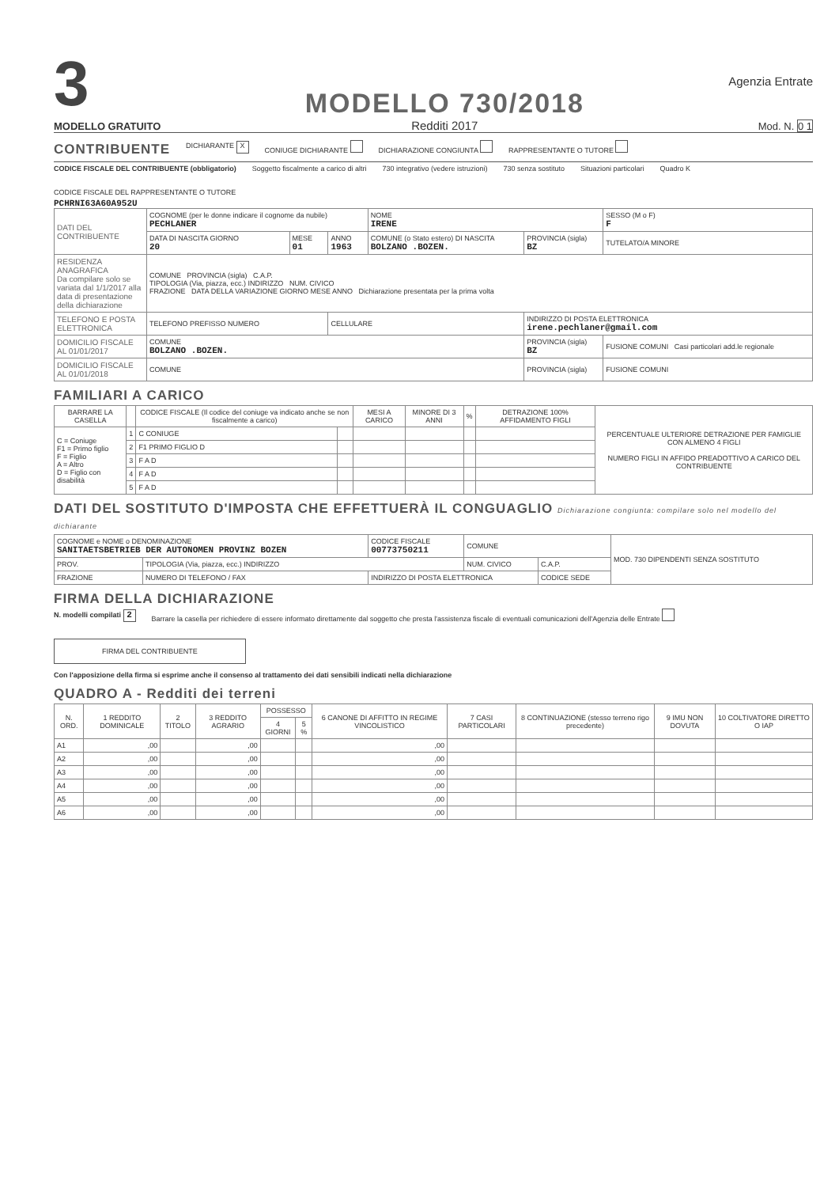3
MODELLO GRATUITO
MODELLO 730/2018
Redditi 2017
Agenzia Entrate
Mod. N. 0 1
CONTRIBUENTE
DICHIARANTE X CONIUGE DICHIARANTE DICHIARAZIONE CONGIUNTA RAPPRESENTANTE O TUTORE
CODICE FISCALE DEL CONTRIBUENTE (obbligatorio) Soggetto fiscalmente a carico di altri 730 integrativo (vedere istruzioni) 730 senza sostituto Situazioni particolari Quadro K CODICE FISCALE DEL RAPPRESENTANTE O TUTORE
PCHRNI63A60A952U
| DATI DEL CONTRIBUENTE | COGNOME (per le donne indicare il cognome da nubile) PECHLANER | | | NOME IRENE | | SESSO (M o F) F |
| | DATA DI NASCITA GIORNO 20 | MESE 01 | ANNO 1963 | COMUNE (o Stato estero) DI NASCITA BOLZANO .BOZEN. | PROVINCIA (sigla) BZ | TUTELATO/A MINORE |
| RESIDENZA ANAGRAFICA Da compilare solo se variata dal 1/1/2017 alla data di presentazione della dichiarazione | COMUNE PROVINCIA (sigla) C.A.P. TIPOLOGIA (Via, piazza, ecc.) INDIRIZZO NUM. CIVICO FRAZIONE DATA DELLA VARIAZIONE GIORNO MESE ANNO Dichiarazione presentata per la prima volta | | | | | |
| TELEFONO E POSTA ELETTRONICA | TELEFONO PREFISSO NUMERO | | CELLULARE | | INDIRIZZO DI POSTA ELETTRONICA irene.pechlaner@gmail.com | |
| DOMICILIO FISCALE AL 01/01/2017 | COMUNE BOLZANO .BOZEN. | | | | PROVINCIA (sigla) BZ | FUSIONE COMUNI Casi particolari add.le regionale |
| DOMICILIO FISCALE AL 01/01/2018 | COMUNE | | | | PROVINCIA (sigla) | FUSIONE COMUNI |
FAMILIARI A CARICO
| BARRARE LA CASELLA | | CODICE FISCALE (Il codice del coniuge va indicato anche se non fiscalmente a carico) | | MESI A CARICO | MINORE DI 3 ANNI | % | DETRAZIONE 100% AFFIDAMENTO FIGLI | PERCENTUALE ULTERIORE DETRAZIONE PER FAMIGLIE CON ALMENO 4 FIGLI NUMERO FIGLI IN AFFIDO PREADOTTIVO A CARICO DEL CONTRIBUENTE |
| --- | --- | --- | --- | --- | --- | --- | --- | --- |
| C = Coniuge F1 = Primo figlio F = Figlio A = Altro D = Figlio con disabilità | 1 | C CONIUGE | | | | | | |
| | 2 | F1 PRIMO FIGLIO D | | | | | | |
| | 3 | F A D | | | | | | |
| | 4 | F A D | | | | | | |
| | 5 | F A D | | | | | | |
DATI DEL SOSTITUTO D'IMPOSTA CHE EFFETTUERÀ IL CONGUAGLIO Dichiarazione congiunta: compilare solo nel modello del dichiarante
| COGNOME e NOME o DENOMINAZIONE SANITAETSBETRIEB DER AUTONOMEN PROVINZ BOZEN | | CODICE FISCALE 00773750211 | COMUNE | | MOD. 730 DIPENDENTI SENZA SOSTITUTO |
| PROV. | TIPOLOGIA (Via, piazza, ecc.) INDIRIZZO | | NUM. CIVICO | C.A.P. | |
| FRAZIONE | NUMERO DI TELEFONO / FAX | INDIRIZZO DI POSTA ELETTRONICA | | CODICE SEDE | |
FIRMA DELLA DICHIARAZIONE
N. modelli compilati 2 Barrare la casella per richiedere di essere informato direttamente dal soggetto che presta l'assistenza fiscale di eventuali comunicazioni dell'Agenzia delle Entrate FIRMA DEL CONTRIBUENTE
Con l'apposizione della firma si esprime anche il consenso al trattamento dei dati sensibili indicati nella dichiarazione
QUADRO A - Redditi dei terreni
| N. ORD. | 1 REDDITO DOMINICALE | 2 TITOLO | 3 REDDITO AGRARIO | POSSESSO | | 6 CANONE DI AFFITTO IN REGIME VINCOLISTICO | 7 CASI PARTICOLARI | 8 CONTINUAZIONE (stesso terreno rigo precedente) | 9 IMU NON DOVUTA | 10 COLTIVATORE DIRETTO O IAP |
| --- | --- | --- | --- | --- | --- | --- | --- | --- | --- | --- |
| | | | | 4 GIORNI | 5 % | | | | | |
| A1 | ,00 | | ,00 | | | ,00 | | | | |
| A2 | ,00 | | ,00 | | | ,00 | | | | |
| A3 | ,00 | | ,00 | | | ,00 | | | | |
| A4 | ,00 | | ,00 | | | ,00 | | | | |
| A5 | ,00 | | ,00 | | | ,00 | | | | |
| A6 | ,00 | | ,00 | | | ,00 | | | | |